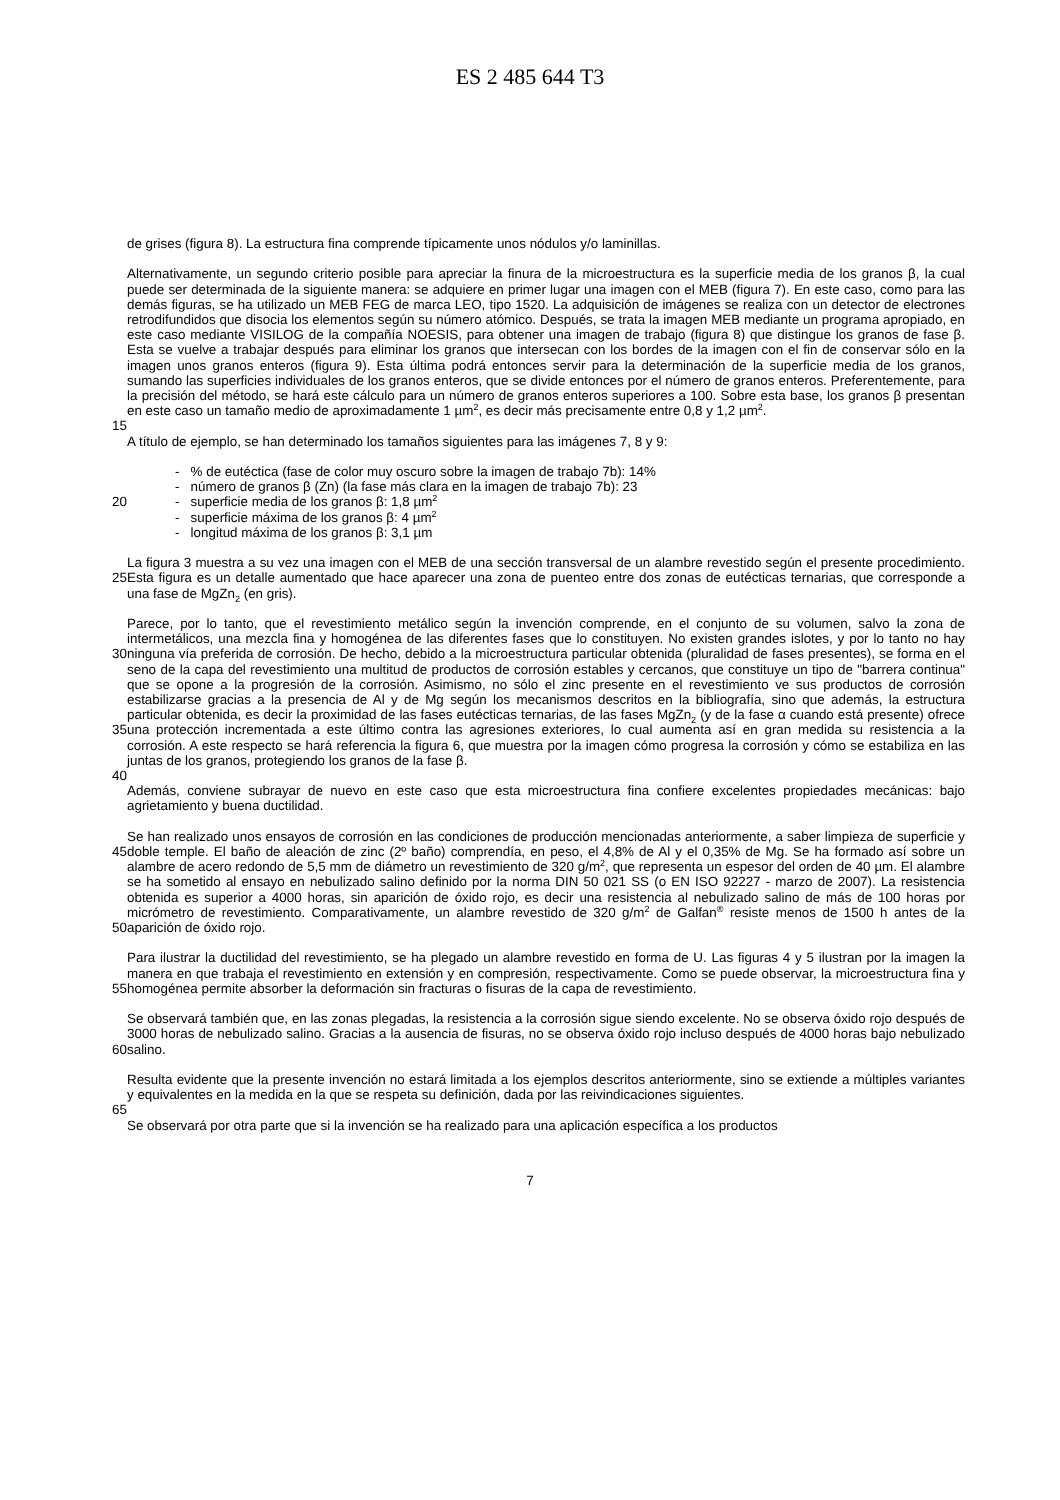ES 2 485 644 T3
de grises (figura 8). La estructura fina comprende típicamente unos nódulos y/o laminillas.
Alternativamente, un segundo criterio posible para apreciar la finura de la microestructura es la superficie media de los granos β, la cual puede ser determinada de la siguiente manera: se adquiere en primer lugar una imagen con el MEB (figura 7). En este caso, como para las demás figuras, se ha utilizado un MEB FEG de marca LEO, tipo 1520. La adquisición de imágenes se realiza con un detector de electrones retrodifundidos que disocia los elementos según su número atómico. Después, se trata la imagen MEB mediante un programa apropiado, en este caso mediante VISILOG de la compañía NOESIS, para obtener una imagen de trabajo (figura 8) que distingue los granos de fase β. Esta se vuelve a trabajar después para eliminar los granos que intersecan con los bordes de la imagen con el fin de conservar sólo en la imagen unos granos enteros (figura 9). Esta última podrá entonces servir para la determinación de la superficie media de los granos, sumando las superficies individuales de los granos enteros, que se divide entonces por el número de granos enteros. Preferentemente, para la precisión del método, se hará este cálculo para un número de granos enteros superiores a 100. Sobre esta base, los granos β presentan en este caso un tamaño medio de aproximadamente 1 µm<sup>2</sup>, es decir más precisamente entre 0,8 y 1,2 µm<sup>2</sup>.
15
A título de ejemplo, se han determinado los tamaños siguientes para las imágenes 7, 8 y 9:
- % de eutéctica (fase de color muy oscuro sobre la imagen de trabajo 7b): 14%
- número de granos β (Zn) (la fase más clara en la imagen de trabajo 7b): 23
20 - superficie media de los granos β: 1,8 µm<sup>2</sup>
- superficie máxima de los granos β: 4 µm<sup>2</sup>
- longitud máxima de los granos β: 3,1 µm
25 La figura 3 muestra a su vez una imagen con el MEB de una sección transversal de un alambre revestido según el presente procedimiento. Esta figura es un detalle aumentado que hace aparecer una zona de puenteo entre dos zonas de eutécticas ternarias, que corresponde a una fase de MgZn<sub>2</sub> (en gris).
30
35
Parece, por lo tanto, que el revestimiento metálico según la invención comprende, en el conjunto de su volumen, salvo la zona de intermetálicos, una mezcla fina y homogénea de las diferentes fases que lo constituyen. No existen grandes islotes, y por lo tanto no hay ninguna vía preferida de corrosión. De hecho, debido a la microestructura particular obtenida (pluralidad de fases presentes), se forma en el seno de la capa del revestimiento una multitud de productos de corrosión estables y cercanos, que constituye un tipo de "barrera continua" que se opone a la progresión de la corrosión. Asimismo, no sólo el zinc presente en el revestimiento ve sus productos de corrosión estabilizarse gracias a la presencia de Al y de Mg según los mecanismos descritos en la bibliografía, sino que además, la estructura particular obtenida, es decir la proximidad de las fases eutécticas ternarias, de las fases MgZn<sub>2</sub> (y de la fase α cuando está presente) ofrece una protección incrementada a este último contra las agresiones exteriores, lo cual aumenta así en gran medida su resistencia a la corrosión. A este respecto se hará referencia la figura 6, que muestra por la imagen cómo progresa la corrosión y cómo se estabiliza en las juntas de los granos, protegiendo los granos de la fase β.
40
Además, conviene subrayar de nuevo en este caso que esta microestructura fina confiere excelentes propiedades mecánicas: bajo agrietamiento y buena ductilidad.
45
50
Se han realizado unos ensayos de corrosión en las condiciones de producción mencionadas anteriormente, a saber limpieza de superficie y doble temple. El baño de aleación de zinc (2º baño) comprendía, en peso, el 4,8% de Al y el 0,35% de Mg. Se ha formado así sobre un alambre de acero redondo de 5,5 mm de diámetro un revestimiento de 320 g/m<sup>2</sup>, que representa un espesor del orden de 40 µm. El alambre se ha sometido al ensayo en nebulizado salino definido por la norma DIN 50 021 SS (o EN ISO 92227 - marzo de 2007). La resistencia obtenida es superior a 4000 horas, sin aparición de óxido rojo, es decir una resistencia al nebulizado salino de más de 100 horas por micrómetro de revestimiento. Comparativamente, un alambre revestido de 320 g/m<sup>2</sup> de Galfan<sup>®</sup> resiste menos de 1500 h antes de la aparición de óxido rojo.
55 Para ilustrar la ductilidad del revestimiento, se ha plegado un alambre revestido en forma de U. Las figuras 4 y 5 ilustran por la imagen la manera en que trabaja el revestimiento en extensión y en compresión, respectivamente. Como se puede observar, la microestructura fina y homogénea permite absorber la deformación sin fracturas o fisuras de la capa de revestimiento.
60 Se observará también que, en las zonas plegadas, la resistencia a la corrosión sigue siendo excelente. No se observa óxido rojo después de 3000 horas de nebulizado salino. Gracias a la ausencia de fisuras, no se observa óxido rojo incluso después de 4000 horas bajo nebulizado salino.
Resulta evidente que la presente invención no estará limitada a los ejemplos descritos anteriormente, sino se extiende a múltiples variantes y equivalentes en la medida en la que se respeta su definición, dada por las reivindicaciones siguientes.
65
Se observará por otra parte que si la invención se ha realizado para una aplicación específica a los productos
7